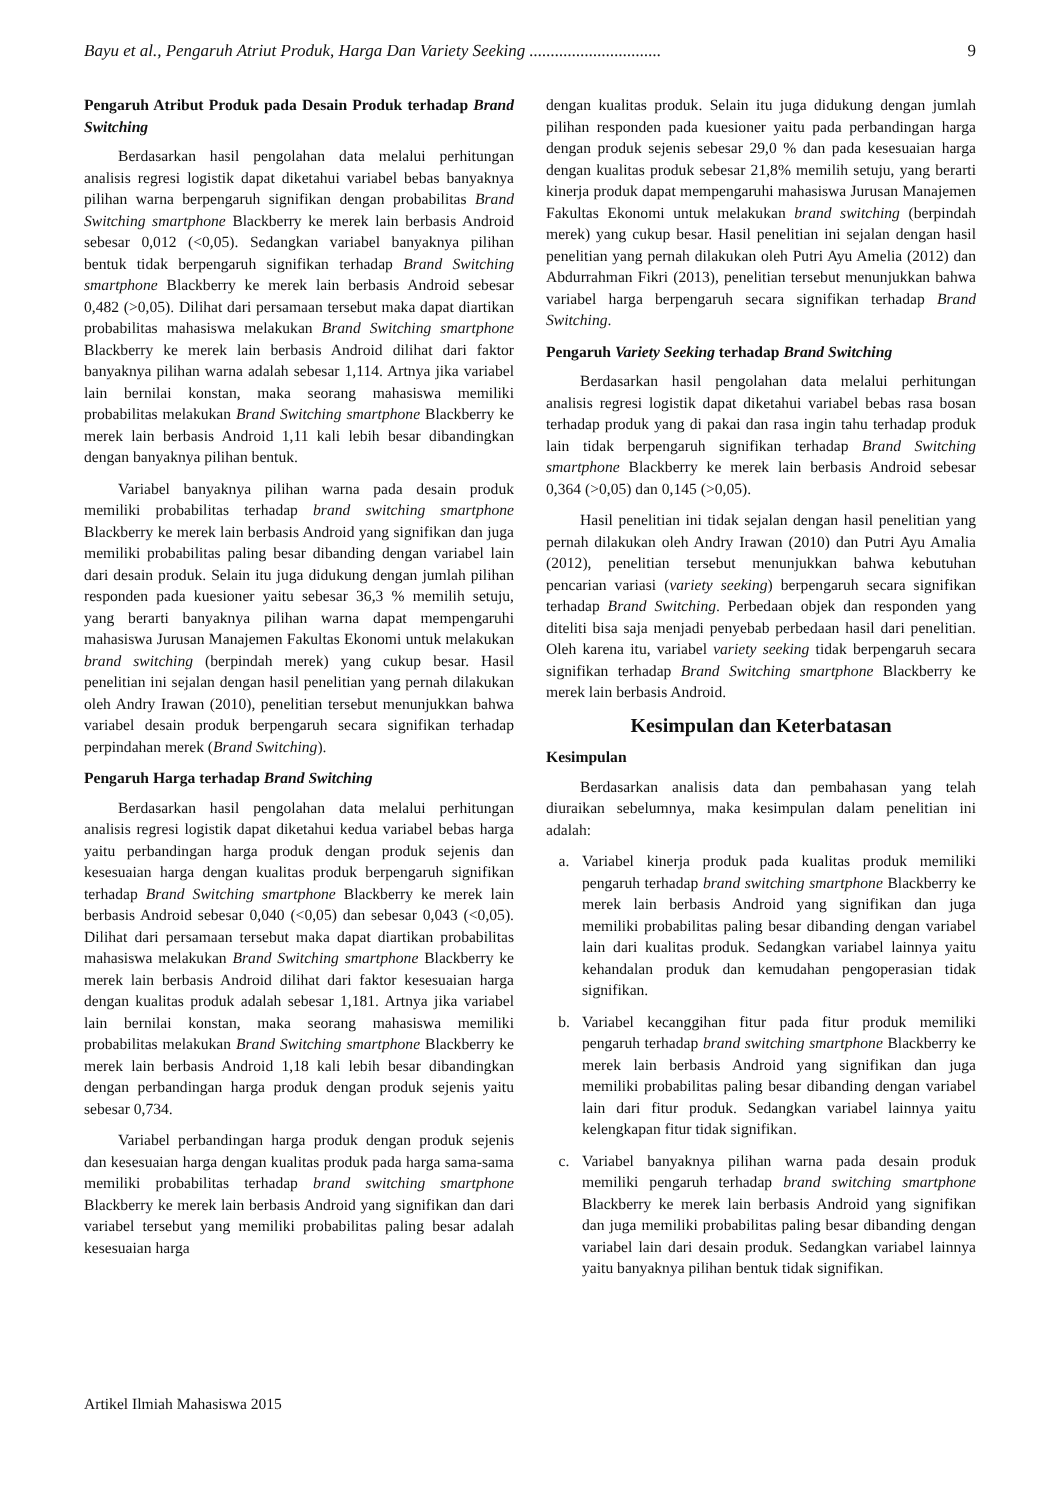Bayu et al., Pengaruh Atriut Produk, Harga Dan Variety Seeking ............................... 9
Pengaruh Atribut Produk pada Desain Produk terhadap Brand Switching
Berdasarkan hasil pengolahan data melalui perhitungan analisis regresi logistik dapat diketahui variabel bebas banyaknya pilihan warna berpengaruh signifikan dengan probabilitas Brand Switching smartphone Blackberry ke merek lain berbasis Android sebesar 0,012 (<0,05). Sedangkan variabel banyaknya pilihan bentuk tidak berpengaruh signifikan terhadap Brand Switching smartphone Blackberry ke merek lain berbasis Android sebesar 0,482 (>0,05). Dilihat dari persamaan tersebut maka dapat diartikan probabilitas mahasiswa melakukan Brand Switching smartphone Blackberry ke merek lain berbasis Android dilihat dari faktor banyaknya pilihan warna adalah sebesar 1,114. Artnya jika variabel lain bernilai konstan, maka seorang mahasiswa memiliki probabilitas melakukan Brand Switching smartphone Blackberry ke merek lain berbasis Android 1,11 kali lebih besar dibandingkan dengan banyaknya pilihan bentuk.
Variabel banyaknya pilihan warna pada desain produk memiliki probabilitas terhadap brand switching smartphone Blackberry ke merek lain berbasis Android yang signifikan dan juga memiliki probabilitas paling besar dibanding dengan variabel lain dari desain produk. Selain itu juga didukung dengan jumlah pilihan responden pada kuesioner yaitu sebesar 36,3 % memilih setuju, yang berarti banyaknya pilihan warna dapat mempengaruhi mahasiswa Jurusan Manajemen Fakultas Ekonomi untuk melakukan brand switching (berpindah merek) yang cukup besar. Hasil penelitian ini sejalan dengan hasil penelitian yang pernah dilakukan oleh Andry Irawan (2010), penelitian tersebut menunjukkan bahwa variabel desain produk berpengaruh secara signifikan terhadap perpindahan merek (Brand Switching).
Pengaruh Harga terhadap Brand Switching
Berdasarkan hasil pengolahan data melalui perhitungan analisis regresi logistik dapat diketahui kedua variabel bebas harga yaitu perbandingan harga produk dengan produk sejenis dan kesesuaian harga dengan kualitas produk berpengaruh signifikan terhadap Brand Switching smartphone Blackberry ke merek lain berbasis Android sebesar 0,040 (<0,05) dan sebesar 0,043 (<0,05). Dilihat dari persamaan tersebut maka dapat diartikan probabilitas mahasiswa melakukan Brand Switching smartphone Blackberry ke merek lain berbasis Android dilihat dari faktor kesesuaian harga dengan kualitas produk adalah sebesar 1,181. Artnya jika variabel lain bernilai konstan, maka seorang mahasiswa memiliki probabilitas melakukan Brand Switching smartphone Blackberry ke merek lain berbasis Android 1,18 kali lebih besar dibandingkan dengan perbandingan harga produk dengan produk sejenis yaitu sebesar 0,734.
Variabel perbandingan harga produk dengan produk sejenis dan kesesuaian harga dengan kualitas produk pada harga sama-sama memiliki probabilitas terhadap brand switching smartphone Blackberry ke merek lain berbasis Android yang signifikan dan dari variabel tersebut yang memiliki probabilitas paling besar adalah kesesuaian harga
dengan kualitas produk. Selain itu juga didukung dengan jumlah pilihan responden pada kuesioner yaitu pada perbandingan harga dengan produk sejenis sebesar 29,0 % dan pada kesesuaian harga dengan kualitas produk sebesar 21,8% memilih setuju, yang berarti kinerja produk dapat mempengaruhi mahasiswa Jurusan Manajemen Fakultas Ekonomi untuk melakukan brand switching (berpindah merek) yang cukup besar. Hasil penelitian ini sejalan dengan hasil penelitian yang pernah dilakukan oleh Putri Ayu Amelia (2012) dan Abdurrahman Fikri (2013), penelitian tersebut menunjukkan bahwa variabel harga berpengaruh secara signifikan terhadap Brand Switching.
Pengaruh Variety Seeking terhadap Brand Switching
Berdasarkan hasil pengolahan data melalui perhitungan analisis regresi logistik dapat diketahui variabel bebas rasa bosan terhadap produk yang di pakai dan rasa ingin tahu terhadap produk lain tidak berpengaruh signifikan terhadap Brand Switching smartphone Blackberry ke merek lain berbasis Android sebesar 0,364 (>0,05) dan 0,145 (>0,05).
Hasil penelitian ini tidak sejalan dengan hasil penelitian yang pernah dilakukan oleh Andry Irawan (2010) dan Putri Ayu Amalia (2012), penelitian tersebut menunjukkan bahwa kebutuhan pencarian variasi (variety seeking) berpengaruh secara signifikan terhadap Brand Switching. Perbedaan objek dan responden yang diteliti bisa saja menjadi penyebab perbedaan hasil dari penelitian. Oleh karena itu, variabel variety seeking tidak berpengaruh secara signifikan terhadap Brand Switching smartphone Blackberry ke merek lain berbasis Android.
Kesimpulan dan Keterbatasan
Kesimpulan
Berdasarkan analisis data dan pembahasan yang telah diuraikan sebelumnya, maka kesimpulan dalam penelitian ini adalah:
a. Variabel kinerja produk pada kualitas produk memiliki pengaruh terhadap brand switching smartphone Blackberry ke merek lain berbasis Android yang signifikan dan juga memiliki probabilitas paling besar dibanding dengan variabel lain dari kualitas produk. Sedangkan variabel lainnya yaitu kehandalan produk dan kemudahan pengoperasian tidak signifikan.
b. Variabel kecanggihan fitur pada fitur produk memiliki pengaruh terhadap brand switching smartphone Blackberry ke merek lain berbasis Android yang signifikan dan juga memiliki probabilitas paling besar dibanding dengan variabel lain dari fitur produk. Sedangkan variabel lainnya yaitu kelengkapan fitur tidak signifikan.
c. Variabel banyaknya pilihan warna pada desain produk memiliki pengaruh terhadap brand switching smartphone Blackberry ke merek lain berbasis Android yang signifikan dan juga memiliki probabilitas paling besar dibanding dengan variabel lain dari desain produk. Sedangkan variabel lainnya yaitu banyaknya pilihan bentuk tidak signifikan.
Artikel Ilmiah Mahasiswa 2015